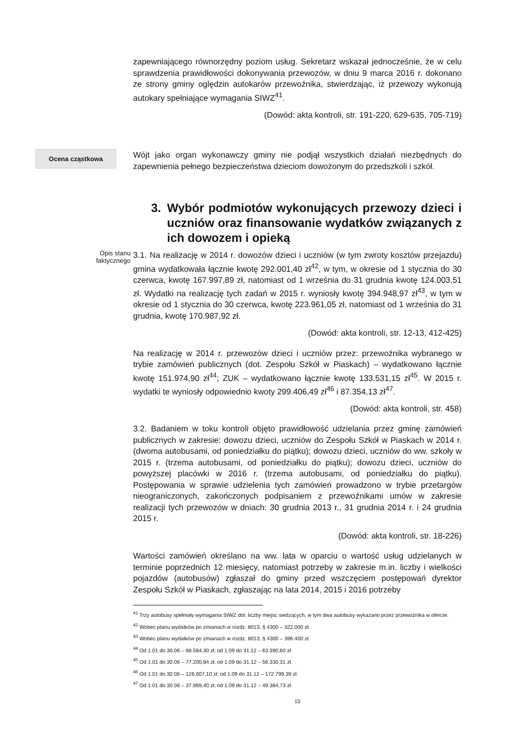zapewniającego równorzędny poziom usług. Sekretarz wskazał jednocześnie, że w celu sprawdzenia prawidłowości dokonywania przewozów, w dniu 9 marca 2016 r. dokonano ze strony gminy oględzin autokarów przewoźnika, stwierdzając, iż przewozy wykonują autokary spełniające wymagania SIWZ<sup>41</sup>.
(Dowód: akta kontroli, str. 191-220, 629-635, 705-719)
Ocena cząstkowa
Wójt jako organ wykonawczy gminy nie podjął wszystkich działań niezbędnych do zapewnienia pełnego bezpieczeństwa dzieciom dowożonym do przedszkoli i szkół.
3. Wybór podmiotów wykonujących przewozy dzieci i uczniów oraz finansowanie wydatków związanych z ich dowozem i opieką
Opis stanu
faktycznego
3.1. Na realizację w 2014 r. dowozów dzieci i uczniów (w tym zwroty kosztów przejazdu) gmina wydatkowała łącznie kwotę 292.001,40 zł<sup>42</sup>, w tym, w okresie od 1 stycznia do 30 czerwca, kwotę 167.997,89 zł, natomiast od 1 września do 31 grudnia kwotę 124.003,51 zł. Wydatki na realizację tych zadań w 2015 r. wyniosły kwotę 394.948,97 zł<sup>43</sup>, w tym w okresie od 1 stycznia do 30 czerwca, kwotę 223.961,05 zł, natomiast od 1 września do 31 grudnia, kwotę 170.987,92 zł.
(Dowód: akta kontroli, str. 12-13, 412-425)
Na realizację w 2014 r. przewozów dzieci i uczniów przez: przewoźnika wybranego w trybie zamówień publicznych (dot. Zespołu Szkół w Piaskach) – wydatkowano łącznie kwotę 151.974,90 zł<sup>44</sup>; ZUK – wydatkowano łącznie kwotę 133.531,15 zł<sup>45</sup>. W 2015 r. wydatki te wyniosły odpowiednio kwoty 299.406,49 zł<sup>46</sup> i 87.354,13 zł<sup>47</sup>.
(Dowód: akta kontroli, str. 458)
3.2. Badaniem w toku kontroli objęto prawidłowość udzielania przez gminę zamówień publicznych w zakresie: dowozu dzieci, uczniów do Zespołu Szkół w Piaskach w 2014 r. (dwoma autobusami, od poniedziałku do piątku); dowozu dzieci, uczniów do ww. szkoły w 2015 r. (trzema autobusami, od poniedziałku do piątku); dowozu dzieci, uczniów do powyższej placówki w 2016 r. (trzema autobusami, od poniedziałku do piątku). Postępowania w sprawie udzielenia tych zamówień prowadzono w trybie przetargów nieograniczonych, zakończonych podpisaniem z przewoźnikami umów w zakresie realizacji tych przewozów w dniach: 30 grudnia 2013 r., 31 grudnia 2014 r. i 24 grudnia 2015 r.
(Dowód: akta kontroli, str. 18-226)
Wartości zamówień określano na ww. lata w oparciu o wartość usług udzielanych w terminie poprzednich 12 miesięcy, natomiast potrzeby w zakresie m.in. liczby i wielkości pojazdów (autobusów) zgłaszał do gminy przed wszczęciem postępowań dyrektor Zespołu Szkół w Piaskach, zgłaszając na lata 2014, 2015 i 2016 potrzeby
<sup>41</sup> Trzy autobusy spełniały wymagania SIWZ dot. liczby miejsc siedzących, w tym dwa autobusy wykazano przez przewoźnika w ofercie.
<sup>42</sup> Wobec planu wydatków po zmianach w rozdz. 8013, § 4300 – 322.000 zł.
<sup>43</sup> Wobec planu wydatków po zmianach w rozdz. 8013, § 4300 – 396.400 zł.
<sup>44</sup> Od 1.01 do 30.06 – 88.584,30 zł; od 1.09 do 31.12 – 63.390,60 zł.
<sup>45</sup> Od 1.01 do 30.06 – 77.200,84 zł; od 1.09 do 31.12 – 56.330,31 zł.
<sup>46</sup> Od 1.01 do 30.06 – 126.607,10 zł; od 1.09 do 31.12 – 172.799,39 zł.
<sup>47</sup> Od 1.01 do 30.06 – 37.969,40 zł; od 1.09 do 31.12 – 49.384,73 zł.
15